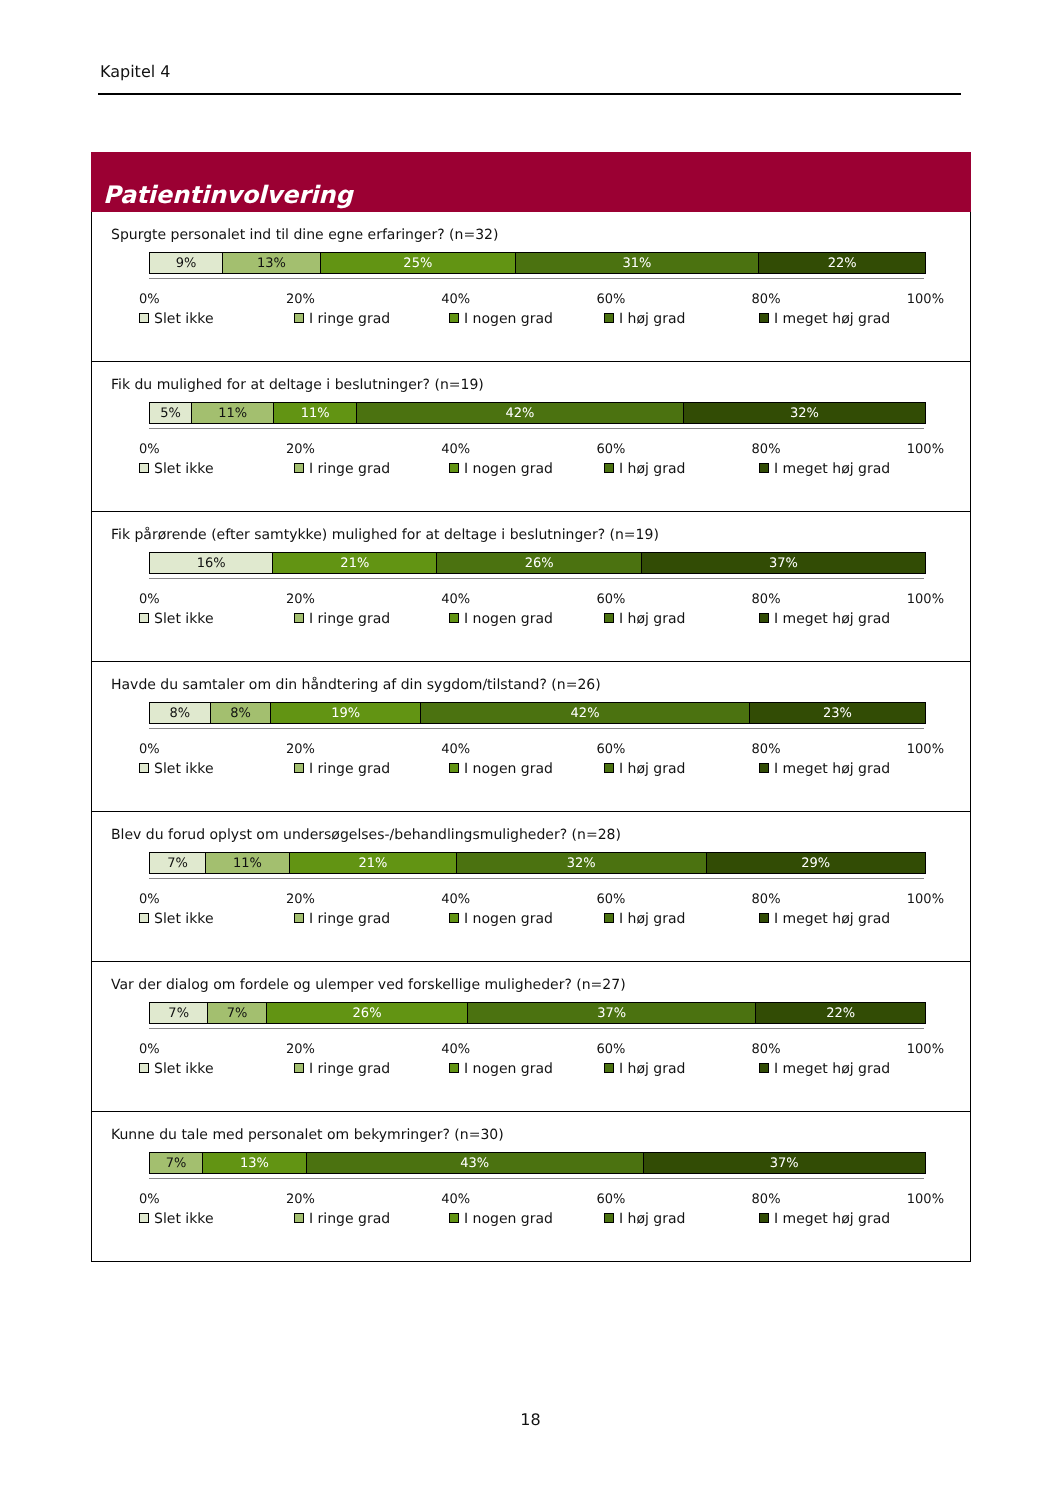Kapitel 4
Patientinvolvering
Spurgte personalet ind til dine egne erfaringer? (n=32)
9% 13% 25% 31% 22%
0% 20% 40% 60% 80% 100%
Slet ikke I ringe grad I nogen grad I høj grad I meget høj grad
Fik du mulighed for at deltage i beslutninger? (n=19)
5% 11% 11% 42% 32%
0% 20% 40% 60% 80% 100%
Slet ikke I ringe grad I nogen grad I høj grad I meget høj grad
Fik pårørende (efter samtykke) mulighed for at deltage i beslutninger? (n=19)
16% 21% 26% 37%
0% 20% 40% 60% 80% 100%
Slet ikke I ringe grad I nogen grad I høj grad I meget høj grad
Havde du samtaler om din håndtering af din sygdom/tilstand? (n=26)
8% 8% 19% 42% 23%
0% 20% 40% 60% 80% 100%
Slet ikke I ringe grad I nogen grad I høj grad I meget høj grad
Blev du forud oplyst om undersøgelses-/behandlingsmuligheder? (n=28)
7% 11% 21% 32% 29%
0% 20% 40% 60% 80% 100%
Slet ikke I ringe grad I nogen grad I høj grad I meget høj grad
Var der dialog om fordele og ulemper ved forskellige muligheder? (n=27)
7% 7% 26% 37% 22%
0% 20% 40% 60% 80% 100%
Slet ikke I ringe grad I nogen grad I høj grad I meget høj grad
Kunne du tale med personalet om bekymringer? (n=30)
7% 13% 43% 37%
0% 20% 40% 60% 80% 100%
Slet ikke I ringe grad I nogen grad I høj grad I meget høj grad
18